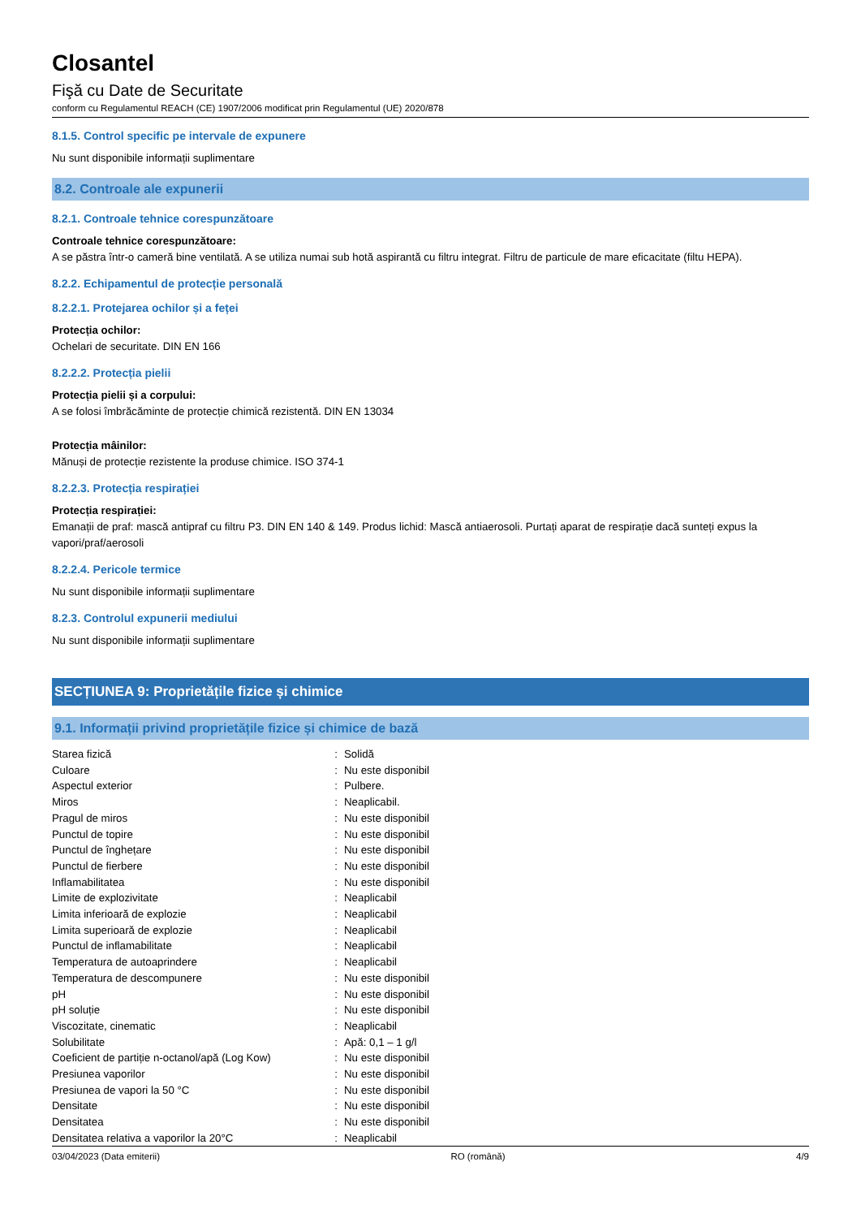Closantel
Fişă cu Date de Securitate
conform cu Regulamentul REACH (CE) 1907/2006 modificat prin Regulamentul (UE) 2020/878
8.1.5. Control specific pe intervale de expunere
Nu sunt disponibile informații suplimentare
8.2. Controale ale expunerii
8.2.1. Controale tehnice corespunzătoare
Controale tehnice corespunzătoare:
A se păstra într-o cameră bine ventilată. A se utiliza numai sub hotă aspirantă cu filtru integrat. Filtru de particule de mare eficacitate (filtu HEPA).
8.2.2. Echipamentul de protecție personală
8.2.2.1. Protejarea ochilor și a feței
Protecția ochilor:
Ochelari de securitate. DIN EN 166
8.2.2.2. Protecția pielii
Protecția pielii și a corpului:
A se folosi îmbrăcăminte de protecție chimică rezistentă. DIN EN 13034
Protecția mâinilor:
Mănuși de protecție rezistente la produse chimice. ISO 374-1
8.2.2.3. Protecția respirației
Protecția respirației:
Emanații de praf: mască antipraf cu filtru P3. DIN EN 140 & 149. Produs lichid: Mască antiaerosoli. Purtați aparat de respirație dacă sunteți expus la vapori/praf/aerosoli
8.2.2.4. Pericole termice
Nu sunt disponibile informații suplimentare
8.2.3. Controlul expunerii mediului
Nu sunt disponibile informații suplimentare
SECȚIUNEA 9: Proprietățile fizice și chimice
9.1. Informații privind proprietățile fizice și chimice de bază
| Starea fizică | : | Solidă |
| Culoare | : | Nu este disponibil |
| Aspectul exterior | : | Pulbere. |
| Miros | : | Neaplicabil. |
| Pragul de miros | : | Nu este disponibil |
| Punctul de topire | : | Nu este disponibil |
| Punctul de înghețare | : | Nu este disponibil |
| Punctul de fierbere | : | Nu este disponibil |
| Inflamabilitatea | : | Nu este disponibil |
| Limite de explozivitate | : | Neaplicabil |
| Limita inferioară de explozie | : | Neaplicabil |
| Limita superioară de explozie | : | Neaplicabil |
| Punctul de inflamabilitate | : | Neaplicabil |
| Temperatura de autoaprindere | : | Neaplicabil |
| Temperatura de descompunere | : | Nu este disponibil |
| pH | : | Nu este disponibil |
| pH soluție | : | Nu este disponibil |
| Viscozitate, cinematic | : | Neaplicabil |
| Solubilitate | : | Apă: 0,1 – 1 g/l |
| Coeficient de partiție n-octanol/apă (Log Kow) | : | Nu este disponibil |
| Presiunea vaporilor | : | Nu este disponibil |
| Presiunea de vapori la 50 °C | : | Nu este disponibil |
| Densitate | : | Nu este disponibil |
| Densitatea | : | Nu este disponibil |
| Densitatea relativa a vaporilor la 20°C | : | Neaplicabil |
03/04/2023 (Data emiterii) RO (română) 4/9